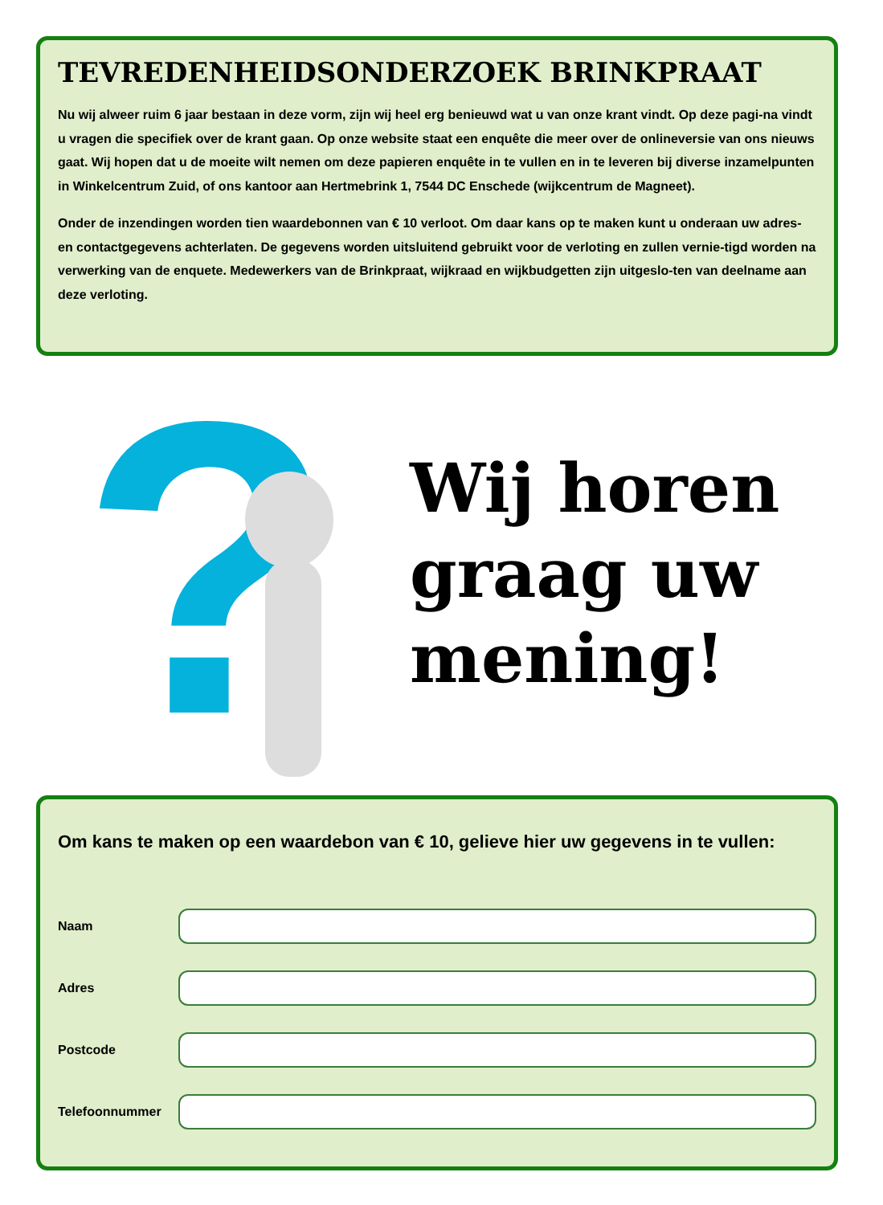TEVREDENHEIDSONDERZOEK BRINKPRAAT
Nu wij alweer ruim 6 jaar bestaan in deze vorm, zijn wij heel erg benieuwd wat u van onze krant vindt. Op deze pagi-na vindt u vragen die specifiek over de krant gaan. Op onze website staat een enquête die meer over de onlineversie van ons nieuws gaat. Wij hopen dat u de moeite wilt nemen om deze papieren enquête in te vullen en in te leveren bij diverse inzamelpunten in Winkelcentrum Zuid, of ons kantoor aan Hertmebrink 1, 7544 DC Enschede (wijkcentrum de Magneet).
Onder de inzendingen worden tien waardebonnen van € 10 verloot. Om daar kans op te maken kunt u onderaan uw adres- en contactgegevens achterlaten. De gegevens worden uitsluitend gebruikt voor de verloting en zullen vernie-tigd worden na verwerking van de enquete. Medewerkers van de Brinkpraat, wijkraad en wijkbudgetten zijn uitgeslo-ten van deelname aan deze verloting.
?
Wij horen
graag uw
mening!
Om kans te maken op een waardebon van € 10, gelieve hier uw gegevens in te vullen:
Naam
Adres
Postcode
Telefoonnummer